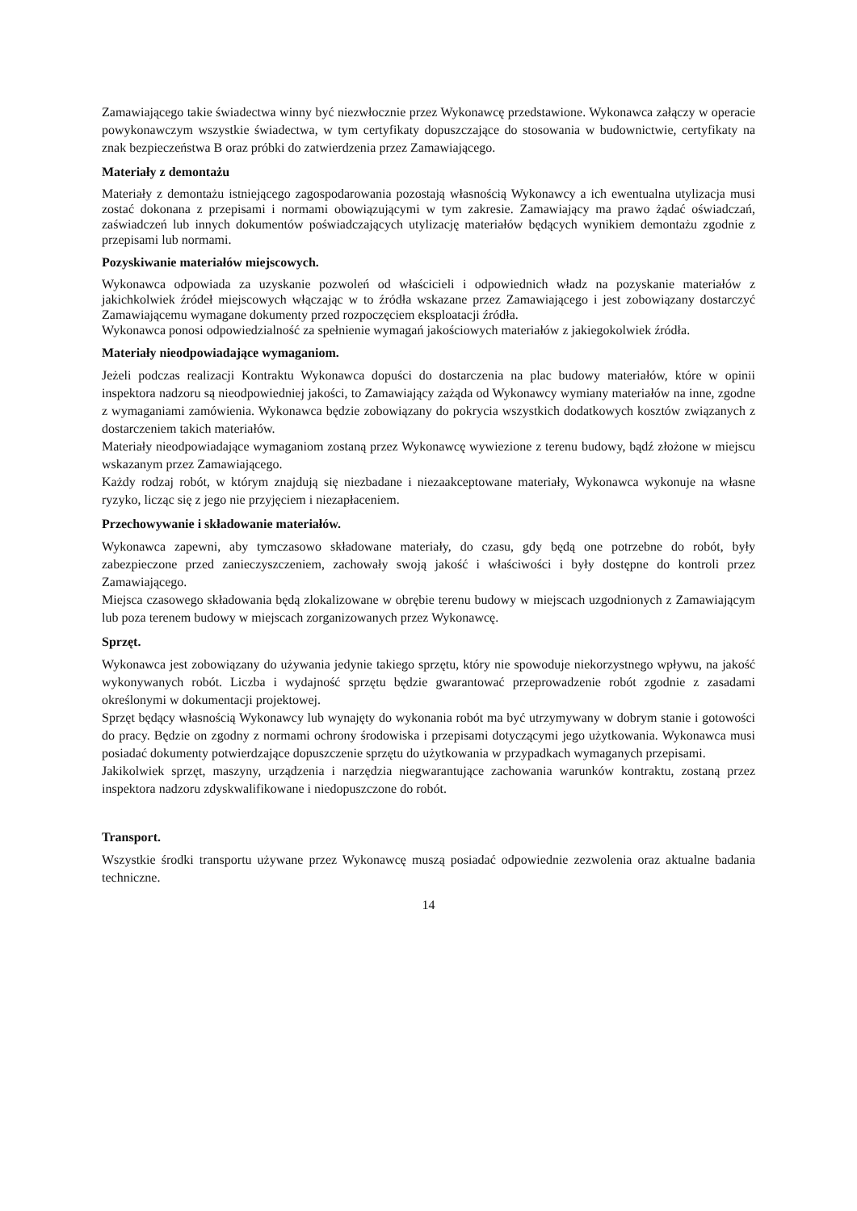Zamawiającego takie świadectwa winny być niezwłocznie przez Wykonawcę przedstawione. Wykonawca załączy w operacie powykonawczym wszystkie świadectwa, w tym certyfikaty dopuszczające do stosowania w budownictwie, certyfikaty na znak bezpieczeństwa B oraz próbki do zatwierdzenia przez Zamawiającego.
Materiały z demontażu
Materiały z demontażu istniejącego zagospodarowania pozostają własnością Wykonawcy a ich ewentualna utylizacja musi zostać dokonana z przepisami i normami obowiązującymi w tym zakresie. Zamawiający ma prawo żądać oświadczań, zaświadczeń lub innych dokumentów poświadczających utylizację materiałów będących wynikiem demontażu zgodnie z przepisami lub normami.
Pozyskiwanie materiałów miejscowych.
Wykonawca odpowiada za uzyskanie pozwoleń od właścicieli i odpowiednich władz na pozyskanie materiałów z jakichkolwiek źródeł miejscowych włączając w to źródła wskazane przez Zamawiającego i jest zobowiązany dostarczyć Zamawiającemu wymagane dokumenty przed rozpoczęciem eksploatacji źródła.
Wykonawca ponosi odpowiedzialność za spełnienie wymagań jakościowych materiałów z jakiegokolwiek źródła.
Materiały nieodpowiadające wymaganiom.
Jeżeli podczas realizacji Kontraktu Wykonawca dopuści do dostarczenia na plac budowy materiałów, które w opinii inspektora nadzoru są nieodpowiedniej jakości, to Zamawiający zażąda od Wykonawcy wymiany materiałów na inne, zgodne z wymaganiami zamówienia. Wykonawca będzie zobowiązany do pokrycia wszystkich dodatkowych kosztów związanych z dostarczeniem takich materiałów.
Materiały nieodpowiadające wymaganiom zostaną przez Wykonawcę wywiezione z terenu budowy, bądź złożone w miejscu wskazanym przez Zamawiającego.
Każdy rodzaj robót, w którym znajdują się niezbadane i niezaakceptowane materiały, Wykonawca wykonuje na własne ryzyko, licząc się z jego nie przyjęciem i niezapłaceniem.
Przechowywanie i składowanie materiałów.
Wykonawca zapewni, aby tymczasowo składowane materiały, do czasu, gdy będą one potrzebne do robót, były zabezpieczone przed zanieczyszczeniem, zachowały swoją jakość i właściwości i były dostępne do kontroli przez Zamawiającego.
Miejsca czasowego składowania będą zlokalizowane w obrębie terenu budowy w miejscach uzgodnionych z Zamawiającym lub poza terenem budowy w miejscach zorganizowanych przez Wykonawcę.
Sprzęt.
Wykonawca jest zobowiązany do używania jedynie takiego sprzętu, który nie spowoduje niekorzystnego wpływu, na jakość wykonywanych robót. Liczba i wydajność sprzętu będzie gwarantować przeprowadzenie robót zgodnie z zasadami określonymi w dokumentacji projektowej.
Sprzęt będący własnością Wykonawcy lub wynajęty do wykonania robót ma być utrzymywany w dobrym stanie i gotowości do pracy. Będzie on zgodny z normami ochrony środowiska i przepisami dotyczącymi jego użytkowania. Wykonawca musi posiadać dokumenty potwierdzające dopuszczenie sprzętu do użytkowania w przypadkach wymaganych przepisami.
Jakikolwiek sprzęt, maszyny, urządzenia i narzędzia niegwarantujące zachowania warunków kontraktu, zostaną przez inspektora nadzoru zdyskwalifikowane i niedopuszczone do robót.
Transport.
Wszystkie środki transportu używane przez Wykonawcę muszą posiadać odpowiednie zezwolenia oraz aktualne badania techniczne.
14